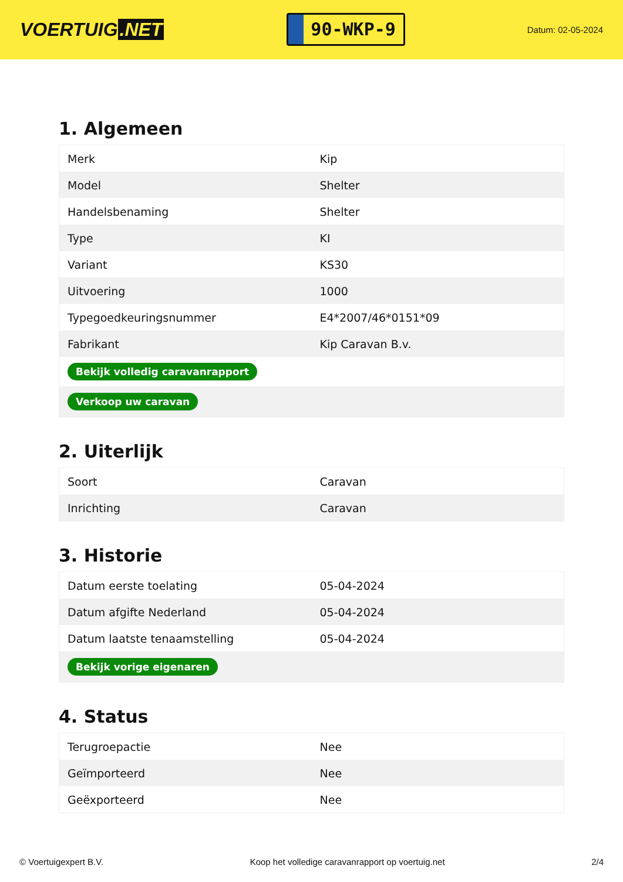VOERTUIG.NET
90-WKP-9
Datum: 02-05-2024
1. Algemeen
| Merk | Kip |
| Model | Shelter |
| Handelsbenaming | Shelter |
| Type | KI |
| Variant | KS30 |
| Uitvoering | 1000 |
| Typegoedkeuringsnummer | E4*2007/46*0151*09 |
| Fabrikant | Kip Caravan B.v. |
| Bekijk volledig caravanrapport | |
| Verkoop uw caravan | |
2. Uiterlijk
| Soort | Caravan |
| Inrichting | Caravan |
3. Historie
| Datum eerste toelating | 05-04-2024 |
| Datum afgifte Nederland | 05-04-2024 |
| Datum laatste tenaamstelling | 05-04-2024 |
| Bekijk vorige eigenaren | |
4. Status
| Terugroepactie | Nee |
| Geïmporteerd | Nee |
| Geëxporteerd | Nee |
© Voertuigexpert B.V. Koop het volledige caravanrapport op voertuig.net 2/4